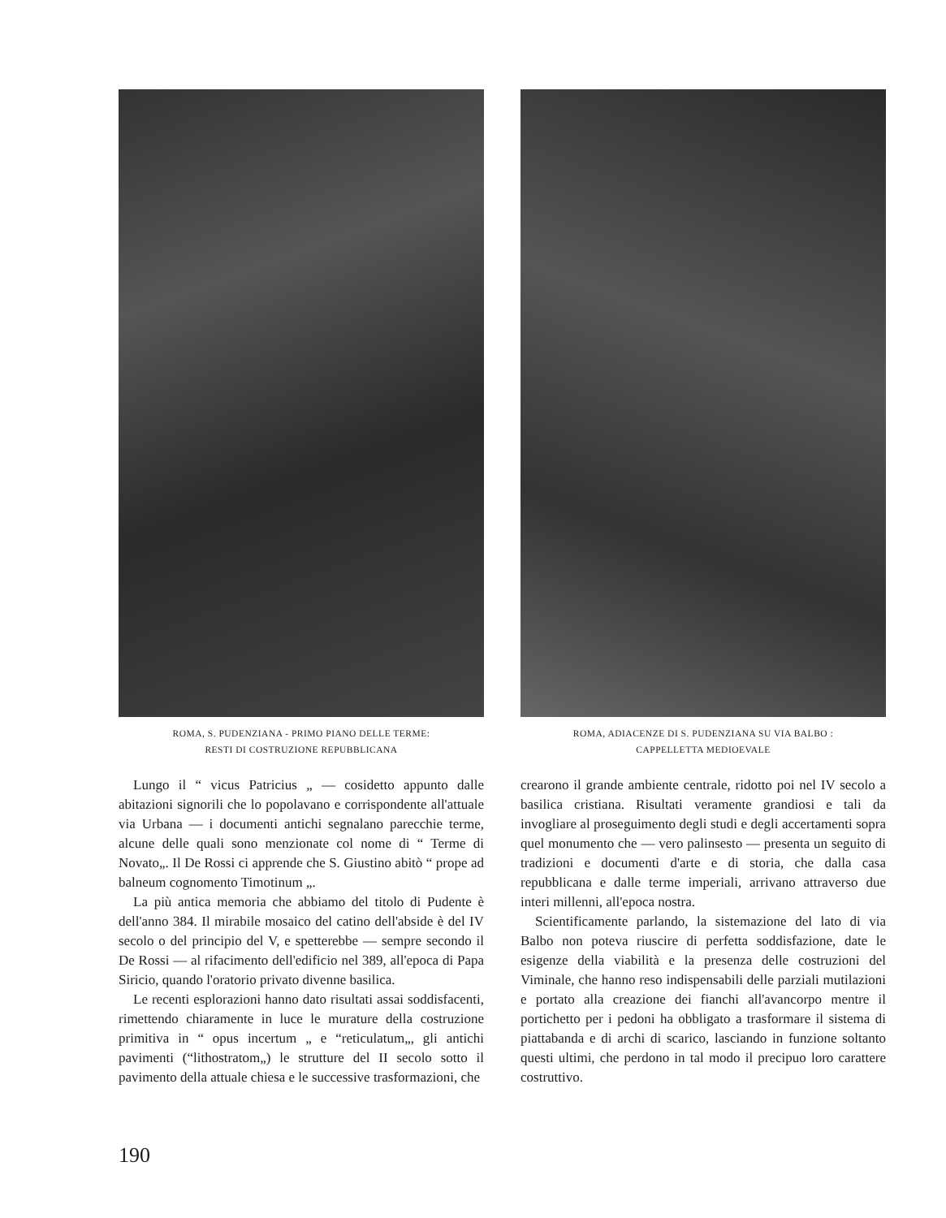ROMA, S. PUDENZIANA - PRIMO PIANO DELLE TERME:
RESTI DI COSTRUZIONE REPUBBLICANA
Lungo il “ vicus Patricius „ — cosidetto appunto dalle abitazioni signorili che lo popolavano e corrispondente all'attuale via Urbana — i documenti antichi segnalano parecchie terme, alcune delle quali sono menzionate col nome di “ Terme di Novato„. Il De Rossi ci apprende che S. Giustino abitò “ prope ad balneum cognomento Timotinum „.
La più antica memoria che abbiamo del titolo di Pudente è dell'anno 384. Il mirabile mosaico del catino dell'abside è del IV secolo o del principio del V, e spetterebbe — sempre secondo il De Rossi — al rifacimento dell'edificio nel 389, all'epoca di Papa Siricio, quando l'oratorio privato divenne basilica.
Le recenti esplorazioni hanno dato risultati assai soddisfacenti, rimettendo chiaramente in luce le murature della costruzione primitiva in “ opus incertum „ e “reticulatum„, gli antichi pavimenti (“lithostratom„) le strutture del II secolo sotto il pavimento della attuale chiesa e le successive trasformazioni, che
ROMA, ADIACENZE DI S. PUDENZIANA SU VIA BALBO :
CAPPELLETTA MEDIOEVALE
crearono il grande ambiente centrale, ridotto poi nel IV secolo a basilica cristiana. Risultati veramente grandiosi e tali da invogliare al proseguimento degli studi e degli accertamenti sopra quel monumento che — vero palinsesto — presenta un seguito di tradizioni e documenti d'arte e di storia, che dalla casa repubblicana e dalle terme imperiali, arrivano attraverso due interi millenni, all'epoca nostra.
Scientificamente parlando, la sistemazione del lato di via Balbo non poteva riuscire di perfetta soddisfazione, date le esigenze della viabilità e la presenza delle costruzioni del Viminale, che hanno reso indispensabili delle parziali mutilazioni e portato alla creazione dei fianchi all'avancorpo mentre il portichetto per i pedoni ha obbligato a trasformare il sistema di piattabanda e di archi di scarico, lasciando in funzione soltanto questi ultimi, che perdono in tal modo il precipuo loro carattere costruttivo.
190